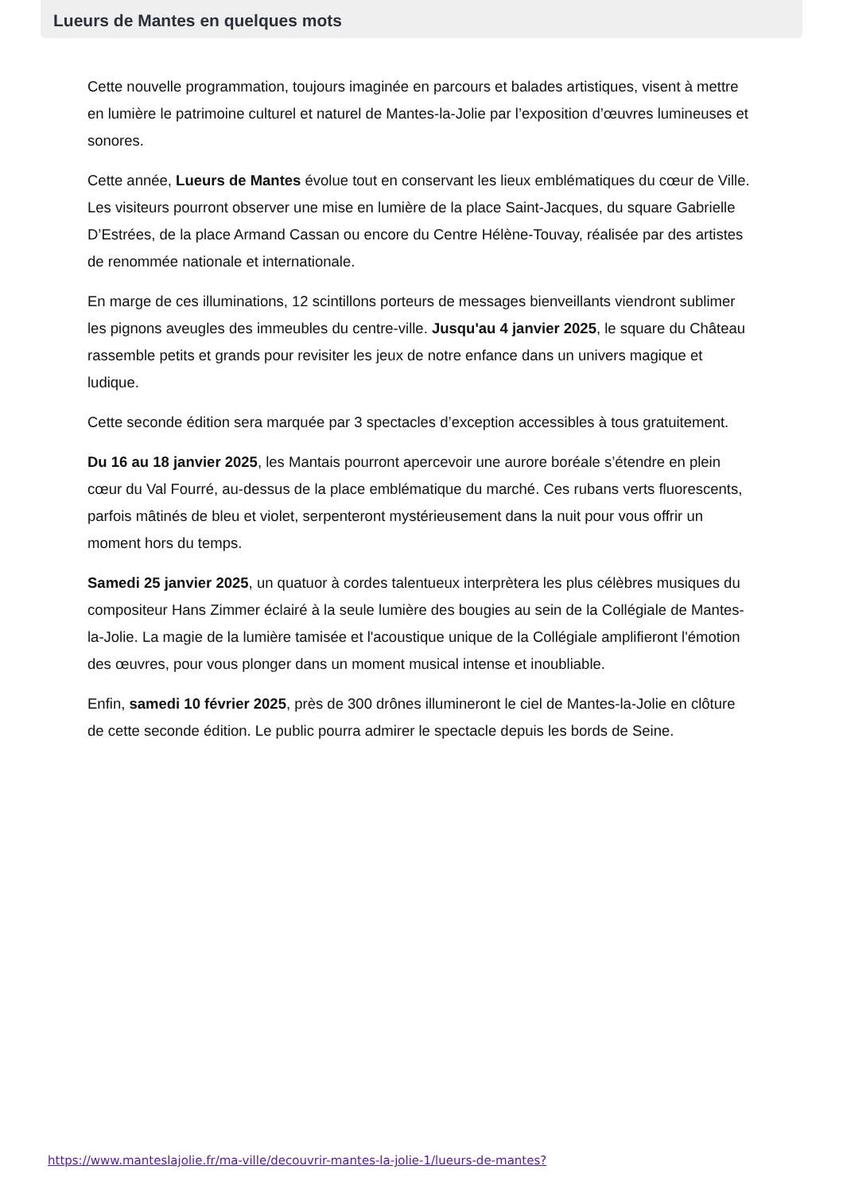Lueurs de Mantes en quelques mots
Cette nouvelle programmation, toujours imaginée en parcours et balades artistiques, visent à mettre en lumière le patrimoine culturel et naturel de Mantes-la-Jolie par l’exposition d’œuvres lumineuses et sonores.
Cette année, Lueurs de Mantes évolue tout en conservant les lieux emblématiques du cœur de Ville. Les visiteurs pourront observer une mise en lumière de la place Saint-Jacques, du square Gabrielle D’Estrées, de la place Armand Cassan ou encore du Centre Hélène-Touvay, réalisée par des artistes de renommée nationale et internationale.
En marge de ces illuminations, 12 scintillons porteurs de messages bienveillants viendront sublimer les pignons aveugles des immeubles du centre-ville. Jusqu'au 4 janvier 2025, le square du Château rassemble petits et grands pour revisiter les jeux de notre enfance dans un univers magique et ludique.
Cette seconde édition sera marquée par 3 spectacles d’exception accessibles à tous gratuitement.
Du 16 au 18 janvier 2025, les Mantais pourront apercevoir une aurore boréale s’étendre en plein cœur du Val Fourré, au-dessus de la place emblématique du marché. Ces rubans verts fluorescents, parfois mâtinés de bleu et violet, serpenteront mystérieusement dans la nuit pour vous offrir un moment hors du temps.
Samedi 25 janvier 2025, un quatuor à cordes talentueux interprètera les plus célèbres musiques du compositeur Hans Zimmer éclairé à la seule lumière des bougies au sein de la Collégiale de Mantes-la-Jolie. La magie de la lumière tamisée et l'acoustique unique de la Collégiale amplifieront l'émotion des œuvres, pour vous plonger dans un moment musical intense et inoubliable.
Enfin, samedi 10 février 2025, près de 300 drônes illumineront le ciel de Mantes-la-Jolie en clôture de cette seconde édition. Le public pourra admirer le spectacle depuis les bords de Seine.
https://www.manteslajolie.fr/ma-ville/decouvrir-mantes-la-jolie-1/lueurs-de-mantes?